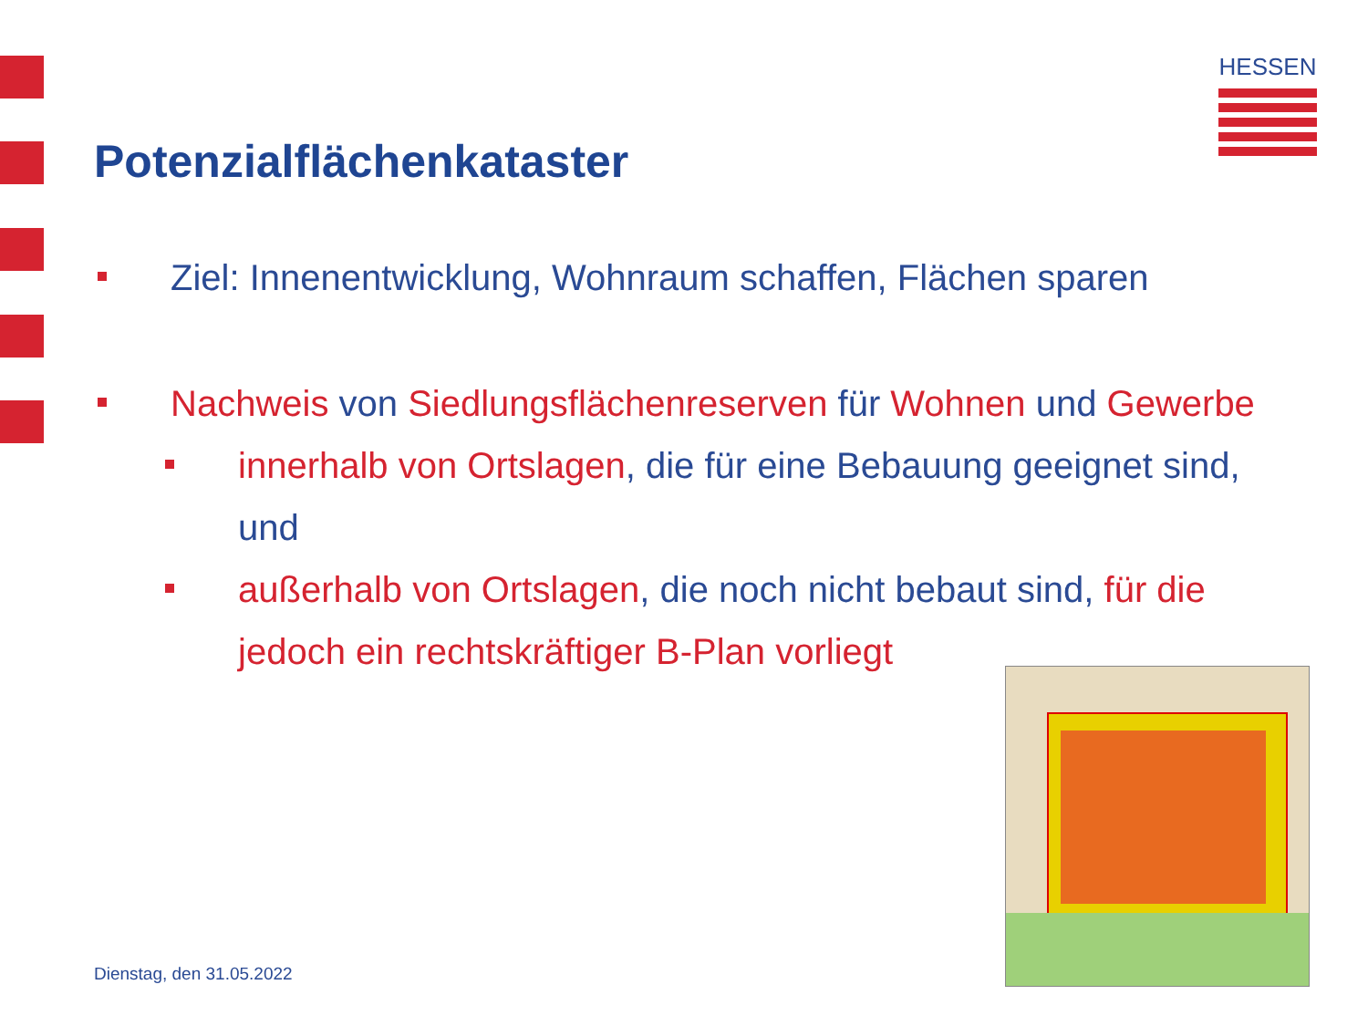HESSEN
Potenzialflächenkataster
Ziel: Innenentwicklung, Wohnraum schaffen, Flächen sparen
Nachweis von Siedlungsflächenreserven für Wohnen und Gewerbe
innerhalb von Ortslagen, die für eine Bebauung geeignet sind, und
außerhalb von Ortslagen, die noch nicht bebaut sind, für die jedoch ein rechtskräftiger B-Plan vorliegt
Dienstag, den 31.05.2022